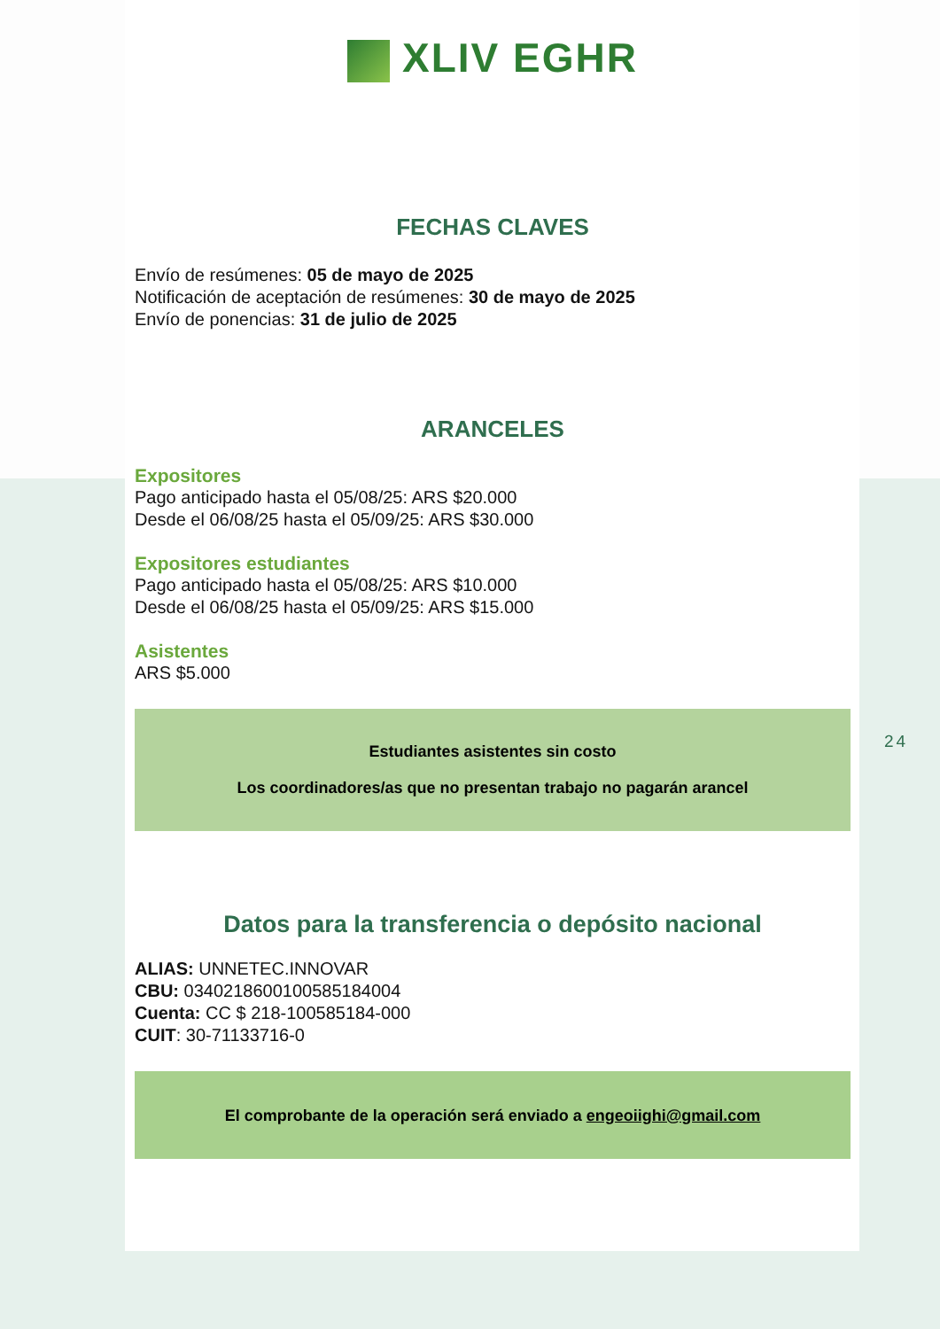XLIV EGHR
FECHAS CLAVES
Envío de resúmenes: 05 de mayo de 2025
Notificación de aceptación de resúmenes: 30 de mayo de 2025
Envío de ponencias: 31 de julio de 2025
ARANCELES
Expositores
Pago anticipado hasta el 05/08/25: ARS $20.000
Desde el 06/08/25 hasta el 05/09/25: ARS $30.000
Expositores estudiantes
Pago anticipado hasta el 05/08/25: ARS $10.000
Desde el 06/08/25 hasta el 05/09/25: ARS $15.000
Asistentes
ARS $5.000
Estudiantes asistentes sin costo
Los coordinadores/as que no presentan trabajo no pagarán arancel
Datos para la transferencia o depósito nacional
ALIAS: UNNETEC.INNOVAR
CBU: 0340218600100585184004
Cuenta: CC $ 218-100585184-000
CUIT: 30-71133716-0
El comprobante de la operación será enviado a engeoiighi@gmail.com
24